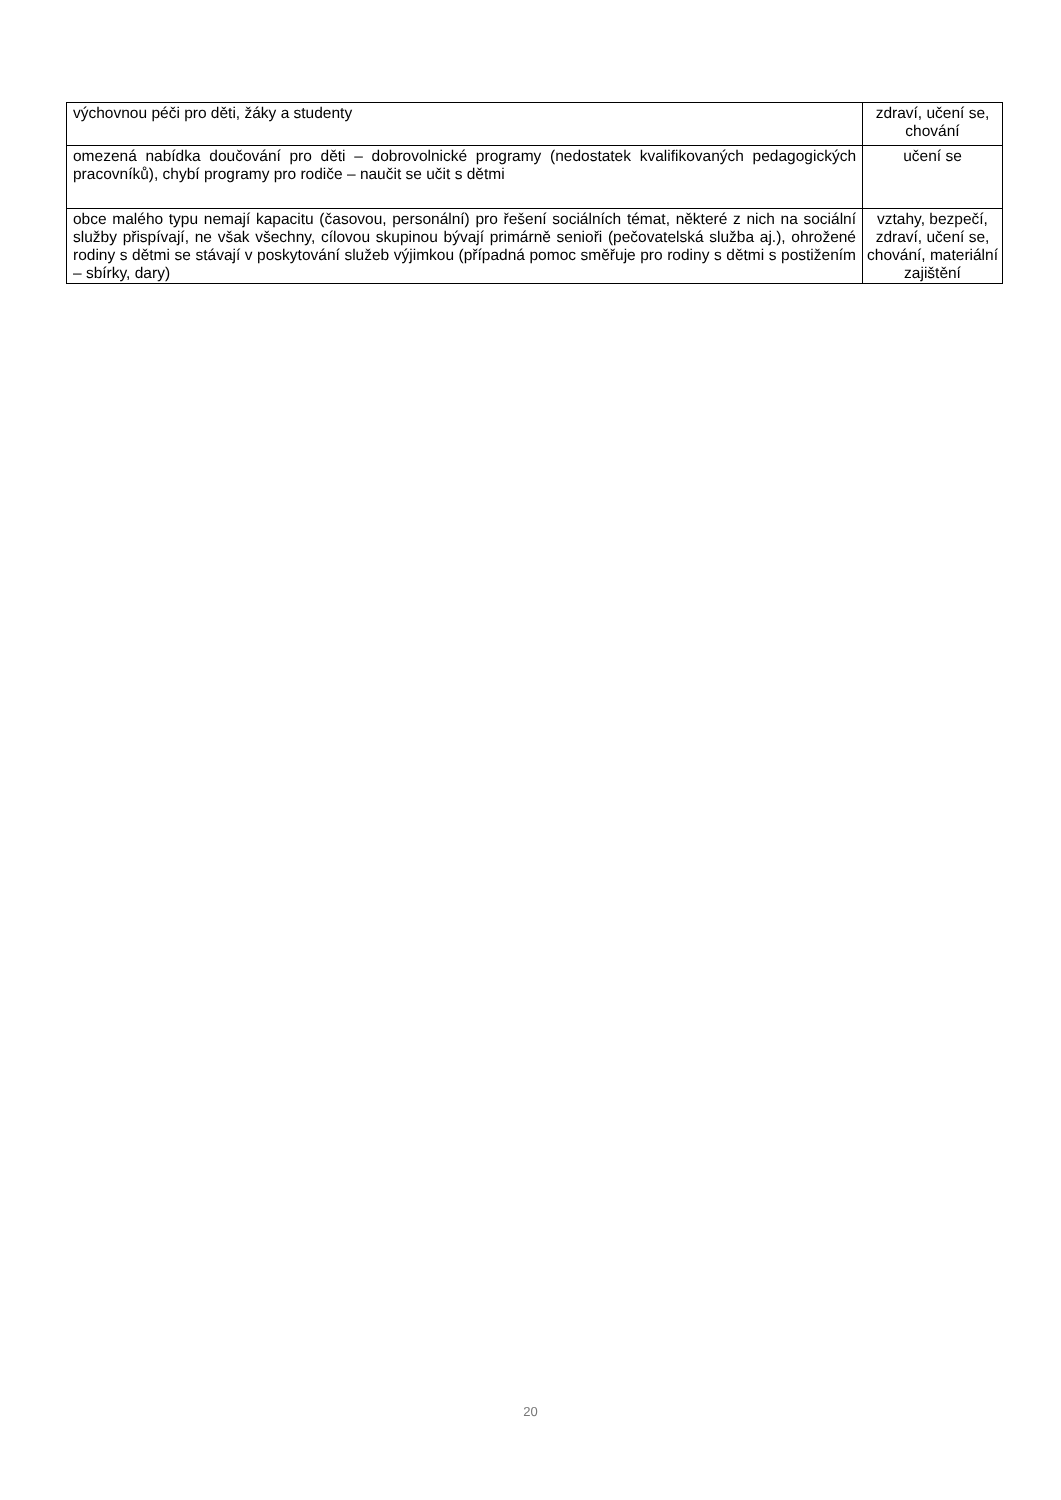| výchovnou péči pro děti, žáky a studenty | zdraví, učení se, chování |
| omezená nabídka doučování pro děti – dobrovolnické programy (nedostatek kvalifikovaných pedagogických pracovníků), chybí programy pro rodiče – naučit se učit s dětmi | učení se |
| obce malého typu nemají kapacitu (časovou, personální) pro řešení sociálních témat, některé z nich na sociální služby přispívají, ne však všechny, cílovou skupinou bývají primárně senioři (pečovatelská služba aj.), ohrožené rodiny s dětmi se stávají v poskytování služeb výjimkou (případná pomoc směřuje pro rodiny s dětmi s postižením – sbírky, dary) | vztahy, bezpečí, zdraví, učení se, chování, materiální zajištění |
20